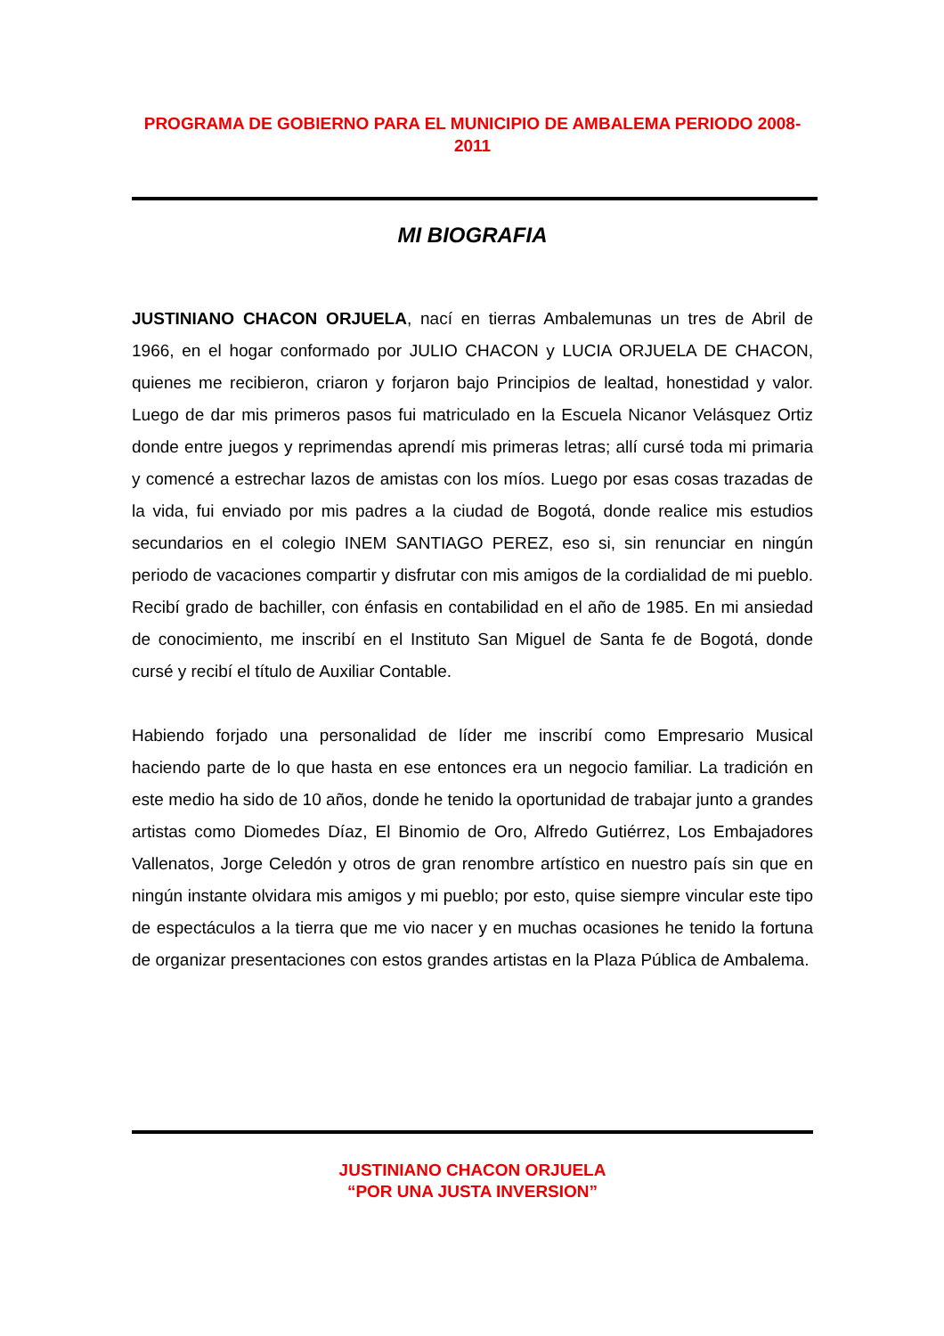PROGRAMA DE GOBIERNO PARA EL MUNICIPIO DE AMBALEMA PERIODO 2008-2011
MI BIOGRAFIA
JUSTINIANO CHACON ORJUELA, nací en tierras Ambalemunas un tres de Abril de 1966, en el hogar conformado por JULIO CHACON y LUCIA ORJUELA DE CHACON, quienes me recibieron, criaron y forjaron bajo Principios de lealtad, honestidad y valor. Luego de dar mis primeros pasos fui matriculado en la Escuela Nicanor Velásquez Ortiz donde entre juegos y reprimendas aprendí mis primeras letras; allí cursé toda mi primaria y comencé a estrechar lazos de amistas con los míos. Luego por esas cosas trazadas de la vida, fui enviado por mis padres a la ciudad de Bogotá, donde realice mis estudios secundarios en el colegio INEM SANTIAGO PEREZ, eso si, sin renunciar en ningún periodo de vacaciones compartir y disfrutar con mis amigos de la cordialidad de mi pueblo. Recibí grado de bachiller, con énfasis en contabilidad en el año de 1985. En mi ansiedad de conocimiento, me inscribí en el Instituto San Miguel de Santa fe de Bogotá, donde cursé y recibí el título de Auxiliar Contable.
Habiendo forjado una personalidad de líder me inscribí como Empresario Musical haciendo parte de lo que hasta en ese entonces era un negocio familiar. La tradición en este medio ha sido de 10 años, donde he tenido la oportunidad de trabajar junto a grandes artistas como Diomedes Díaz, El Binomio de Oro, Alfredo Gutiérrez, Los Embajadores Vallenatos, Jorge Celedón y otros de gran renombre artístico en nuestro país sin que en ningún instante olvidara mis amigos y mi pueblo; por esto, quise siempre vincular este tipo de espectáculos a la tierra que me vio nacer y en muchas ocasiones he tenido la fortuna de organizar presentaciones con estos grandes artistas en la Plaza Pública de Ambalema.
JUSTINIANO CHACON ORJUELA
“POR UNA JUSTA INVERSION”